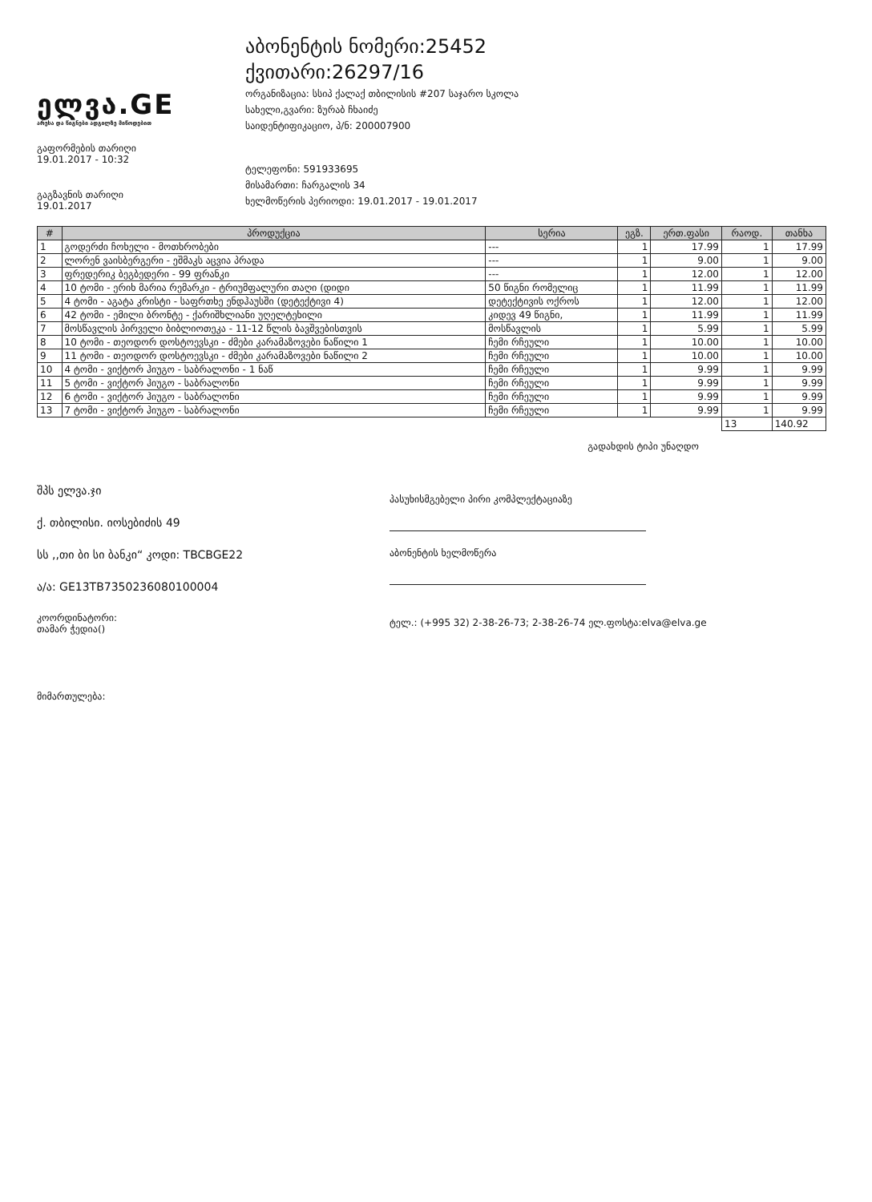ელვა.GE
არესა და წიგნები ადგილზე მიწოდებით
გაფორმების თარიღი
19.01.2017 - 10:32
გაგზავნის თარიღი
19.01.2017
აბონენტის ნომერი:25452
ქვითარი:26297/16
ორგანიზაცია: სსიპ ქალაქ თბილისის #207 საჯარო სკოლა
სახელი,გვარი: ზურაბ ჩხაიძე
საიდენტიფიკაციო, პ/ნ: 200007900
ტელეფონი: 591933695
მისამართი: ჩარგალის 34
ხელმოწერის პერიოდი: 19.01.2017 - 19.01.2017
| # | პროდუქცია | სერია | ეგზ. | ერთ.ფასი | რაოდ. | თანხა |
| --- | --- | --- | --- | --- | --- | --- |
| 1 | გოდერძი ჩოხელი - მოთხრობები | --- | 1 | 17.99 | 1 | 17.99 |
| 2 | ლორენ ვაისბერგერი - ეშმაკს აცვია პრადა | --- | 1 | 9.00 | 1 | 9.00 |
| 3 | ფრედერიკ ბეგბედერი - 99 ფრანკი | --- | 1 | 12.00 | 1 | 12.00 |
| 4 | 10 ტომი - ერიხ მარია რემარკი - ტრიუმფალური თაღი (დიდი | 50 წიგნი რომელიც | 1 | 11.99 | 1 | 11.99 |
| 5 | 4 ტომი - აგატა კრისტი - საფრთხე ენდჰაუსში (დეტექტივი 4) | დეტექტივის ოქროს | 1 | 12.00 | 1 | 12.00 |
| 6 | 42 ტომი - ემილი ბრონტე - ქარიშხლიანი უღელტეხილი | კიდევ 49 წიგნი, | 1 | 11.99 | 1 | 11.99 |
| 7 | მოსწავლის პირველი ბიბლიოთეკა - 11-12 წლის ბავშვებისთვის | მოსწავლის | 1 | 5.99 | 1 | 5.99 |
| 8 | 10 ტომი - თეოდორ დოსტოევსკი - ძმები კარამაზოვები ნაწილი 1 | ჩემი რჩეული | 1 | 10.00 | 1 | 10.00 |
| 9 | 11 ტომი - თეოდორ დოსტოევსკი - ძმები კარამაზოვები ნაწილი 2 | ჩემი რჩეული | 1 | 10.00 | 1 | 10.00 |
| 10 | 4 ტომი - ვიქტორ ჰიუგო - საბრალონი - 1 ნაწ | ჩემი რჩეული | 1 | 9.99 | 1 | 9.99 |
| 11 | 5 ტომი - ვიქტორ ჰიუგო - საბრალონი | ჩემი რჩეული | 1 | 9.99 | 1 | 9.99 |
| 12 | 6 ტომი - ვიქტორ ჰიუგო - საბრალონი | ჩემი რჩეული | 1 | 9.99 | 1 | 9.99 |
| 13 | 7 ტომი - ვიქტორ ჰიუგო - საბრალონი | ჩემი რჩეული | 1 | 9.99 | 1 | 9.99 |
| | | | | | 13 | 140.92 |
გადახდის ტიპი უნაღდო
შპს ელვა.ჯი
ქ. თბილისი. იოსებიძის 49
სს ,,თი ბი სი ბანკი“ კოდი: TBCBGE22
ა/ა: GE13TB7350236080100004
კოორდინატორი:
თამარ ჭედია()
მიმართულება:
პასუხისმგებელი პირი კომპლექტაციაზე
აბონენტის ხელმოწერა
ტელ.: (+995 32) 2-38-26-73; 2-38-26-74 ელ.ფოსტა:elva@elva.ge